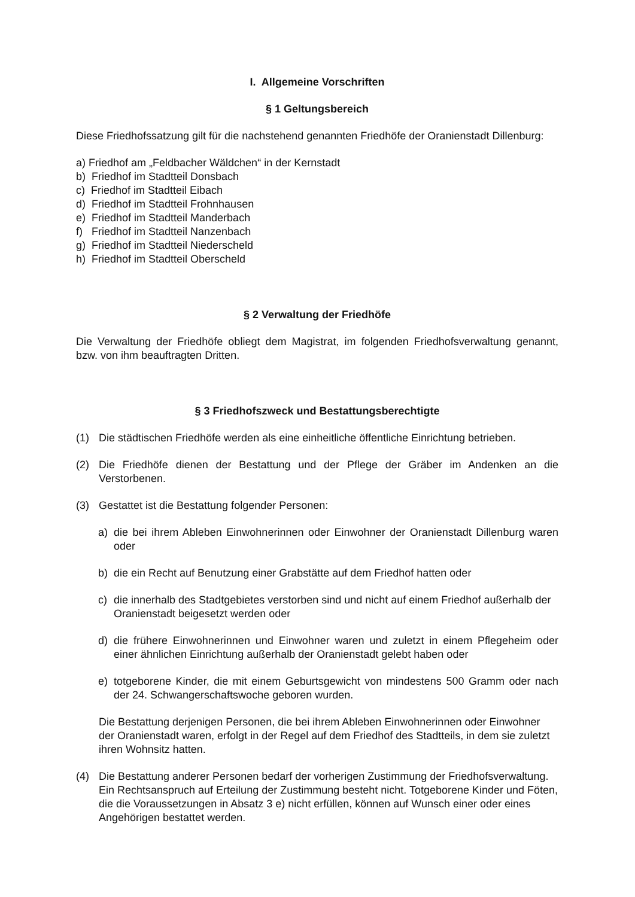I. Allgemeine Vorschriften
§ 1 Geltungsbereich
Diese Friedhofssatzung gilt für die nachstehend genannten Friedhöfe der Oranienstadt Dillenburg:
a) Friedhof am „Feldbacher Wäldchen“ in der Kernstadt
b) Friedhof im Stadtteil Donsbach
c) Friedhof im Stadtteil Eibach
d) Friedhof im Stadtteil Frohnhausen
e) Friedhof im Stadtteil Manderbach
f) Friedhof im Stadtteil Nanzenbach
g) Friedhof im Stadtteil Niederscheld
h) Friedhof im Stadtteil Oberscheld
§ 2 Verwaltung der Friedhöfe
Die Verwaltung der Friedhöfe obliegt dem Magistrat, im folgenden Friedhofsverwaltung genannt, bzw. von ihm beauftragten Dritten.
§ 3 Friedhofszweck und Bestattungsberechtigte
(1) Die städtischen Friedhöfe werden als eine einheitliche öffentliche Einrichtung betrieben.
(2) Die Friedhöfe dienen der Bestattung und der Pflege der Gräber im Andenken an die Verstorbenen.
(3) Gestattet ist die Bestattung folgender Personen:
a) die bei ihrem Ableben Einwohnerinnen oder Einwohner der Oranienstadt Dillenburg waren oder
b) die ein Recht auf Benutzung einer Grabstätte auf dem Friedhof hatten oder
c) die innerhalb des Stadtgebietes verstorben sind und nicht auf einem Friedhof außerhalb der Oranienstadt beigesetzt werden oder
d) die frühere Einwohnerinnen und Einwohner waren und zuletzt in einem Pflegeheim oder einer ähnlichen Einrichtung außerhalb der Oranienstadt gelebt haben oder
e) totgeborene Kinder, die mit einem Geburtsgewicht von mindestens 500 Gramm oder nach der 24. Schwangerschaftswoche geboren wurden.
Die Bestattung derjenigen Personen, die bei ihrem Ableben Einwohnerinnen oder Einwohner der Oranienstadt waren, erfolgt in der Regel auf dem Friedhof des Stadtteils, in dem sie zuletzt ihren Wohnsitz hatten.
(4) Die Bestattung anderer Personen bedarf der vorherigen Zustimmung der Friedhofsverwaltung. Ein Rechtsanspruch auf Erteilung der Zustimmung besteht nicht. Totgeborene Kinder und Föten, die die Voraussetzungen in Absatz 3 e) nicht erfüllen, können auf Wunsch einer oder eines Angehörigen bestattet werden.